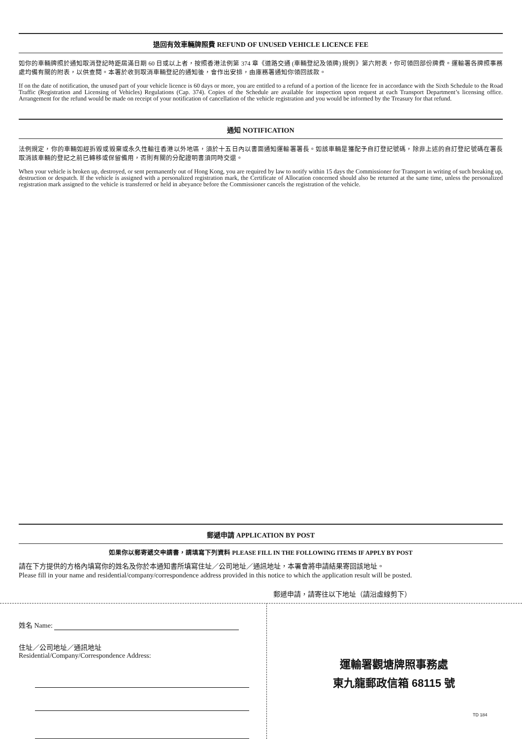退回有效車輛牌照費 REFUND OF UNUSED VEHICLE LICENCE FEE
如你的車輛牌照於通知取消登記時距屆滿日期 60 日或以上者，按照香港法例第 374 章《道路交通 (車輛登記及領牌) 規例》第六附表，你可領回部份牌費。運輸署各牌照事務處均備有關的附表，以供查閱。本署於收到取消車輛登記的通知後，會作出安排，由庫務署通知你領回該款。
If on the date of notification, the unused part of your vehicle licence is 60 days or more, you are entitled to a refund of a portion of the licence fee in accordance with the Sixth Schedule to the Road Traffic (Registration and Licensing of Vehicles) Regulations (Cap. 374). Copies of the Schedule are available for inspection upon request at each Transport Department’s licensing office. Arrangement for the refund would be made on receipt of your notification of cancellation of the vehicle registration and you would be informed by the Treasury for that refund.
通知 NOTIFICATION
法例規定，你的車輛如經拆毀或毀棄或永久性輸往香港以外地區，須於十五日內以書面通知運輸署署長。如該車輛是獲配予自訂登記號碼，除非上述的自訂登記號碼在署長取消該車輛的登記之前已轉移或保留備用，否則有關的分配證明書須同時交還。
When your vehicle is broken up, destroyed, or sent permanently out of Hong Kong, you are required by law to notify within 15 days the Commissioner for Transport in writing of such breaking up, destruction or despatch. If the vehicle is assigned with a personalized registration mark, the Certificate of Allocation concerned should also be returned at the same time, unless the personalized registration mark assigned to the vehicle is transferred or held in abeyance before the Commissioner cancels the registration of the vehicle.
郵遞申請 APPLICATION BY POST
如果你以郵寄遞交申請書，請填寫下列資料 PLEASE FILL IN THE FOLLOWING ITEMS IF APPLY BY POST
請在下方提供的方格內填寫你的姓名及你於本通知書所填寫住址／公司地址／通訊地址，本署會將申請結果寄回該地址。
Please fill in your name and residential/company/correspondence address provided in this notice to which the application result will be posted.
郵遞申請，請寄往以下地址（請沿虛線剪下）
姓名 Name:
住址／公司地址／通訊地址
Residential/Company/Correspondence Address:
運輸署觀塘牌照事務處
東九龍郵政信箱 68115 號
TD 184